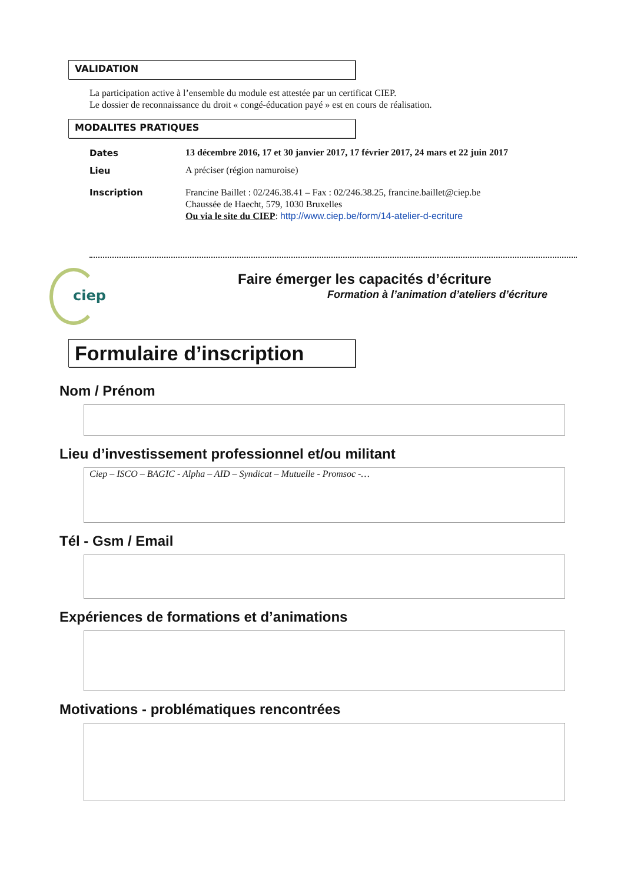VALIDATION
La participation active à l’ensemble du module est attestée par un certificat CIEP.
Le dossier de reconnaissance du droit « congé-éducation payé » est en cours de réalisation.
MODALITES PRATIQUES
Dates
13 décembre 2016, 17 et 30 janvier 2017, 17 février 2017, 24 mars et 22 juin 2017
Lieu A préciser (région namuroise)
Inscription
Francine Baillet : 02/246.38.41 – Fax : 02/246.38.25, francine.baillet@ciep.be
Chaussée de Haecht, 579, 1030 Bruxelles
Ou via le site du CIEP: http://www.ciep.be/form/14-atelier-d-ecriture
ciep
Faire émerger les capacités d’écriture
Formation à l’animation d’ateliers d’écriture
Formulaire d’inscription
Nom / Prénom
Lieu d’investissement professionnel et/ou militant
Ciep – ISCO – BAGIC - Alpha – AID – Syndicat – Mutuelle - Promsoc -…
Tél - Gsm / Email
Expériences de formations et d’animations
Motivations - problématiques rencontrées